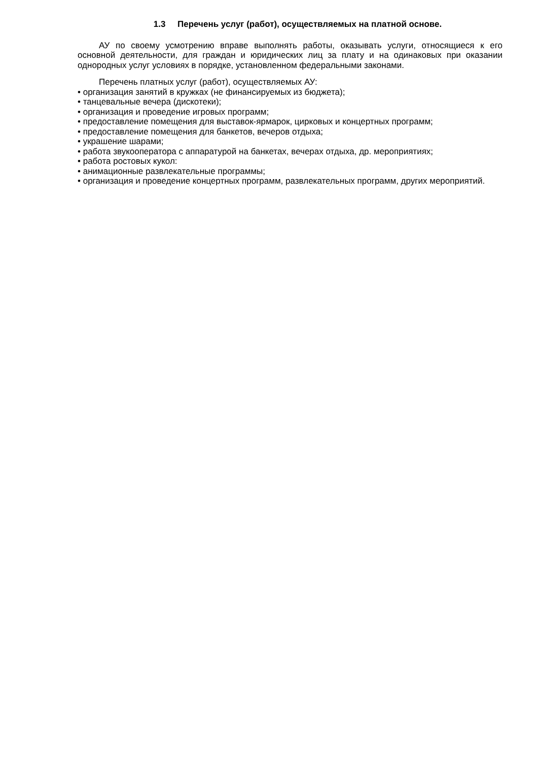1.3 Перечень услуг (работ), осуществляемых на платной основе.
АУ по своему усмотрению вправе выполнять работы, оказывать услуги, относящиеся к его основной деятельности, для граждан и юридических лиц за плату и на одинаковых при оказании однородных услуг условиях в порядке, установленном федеральными законами.
Перечень платных услуг (работ), осуществляемых АУ:
• организация занятий в кружках (не финансируемых из бюджета);
• танцевальные вечера (дискотеки);
• организация и проведение игровых программ;
• предоставление помещения для выставок-ярмарок, цирковых и концертных программ;
• предоставление помещения для банкетов, вечеров отдыха;
• украшение шарами;
• работа звукооператора с аппаратурой на банкетах, вечерах отдыха, др. мероприятиях;
• работа ростовых кукол:
• анимационные развлекательные программы;
• организация и проведение концертных программ, развлекательных программ, других мероприятий.